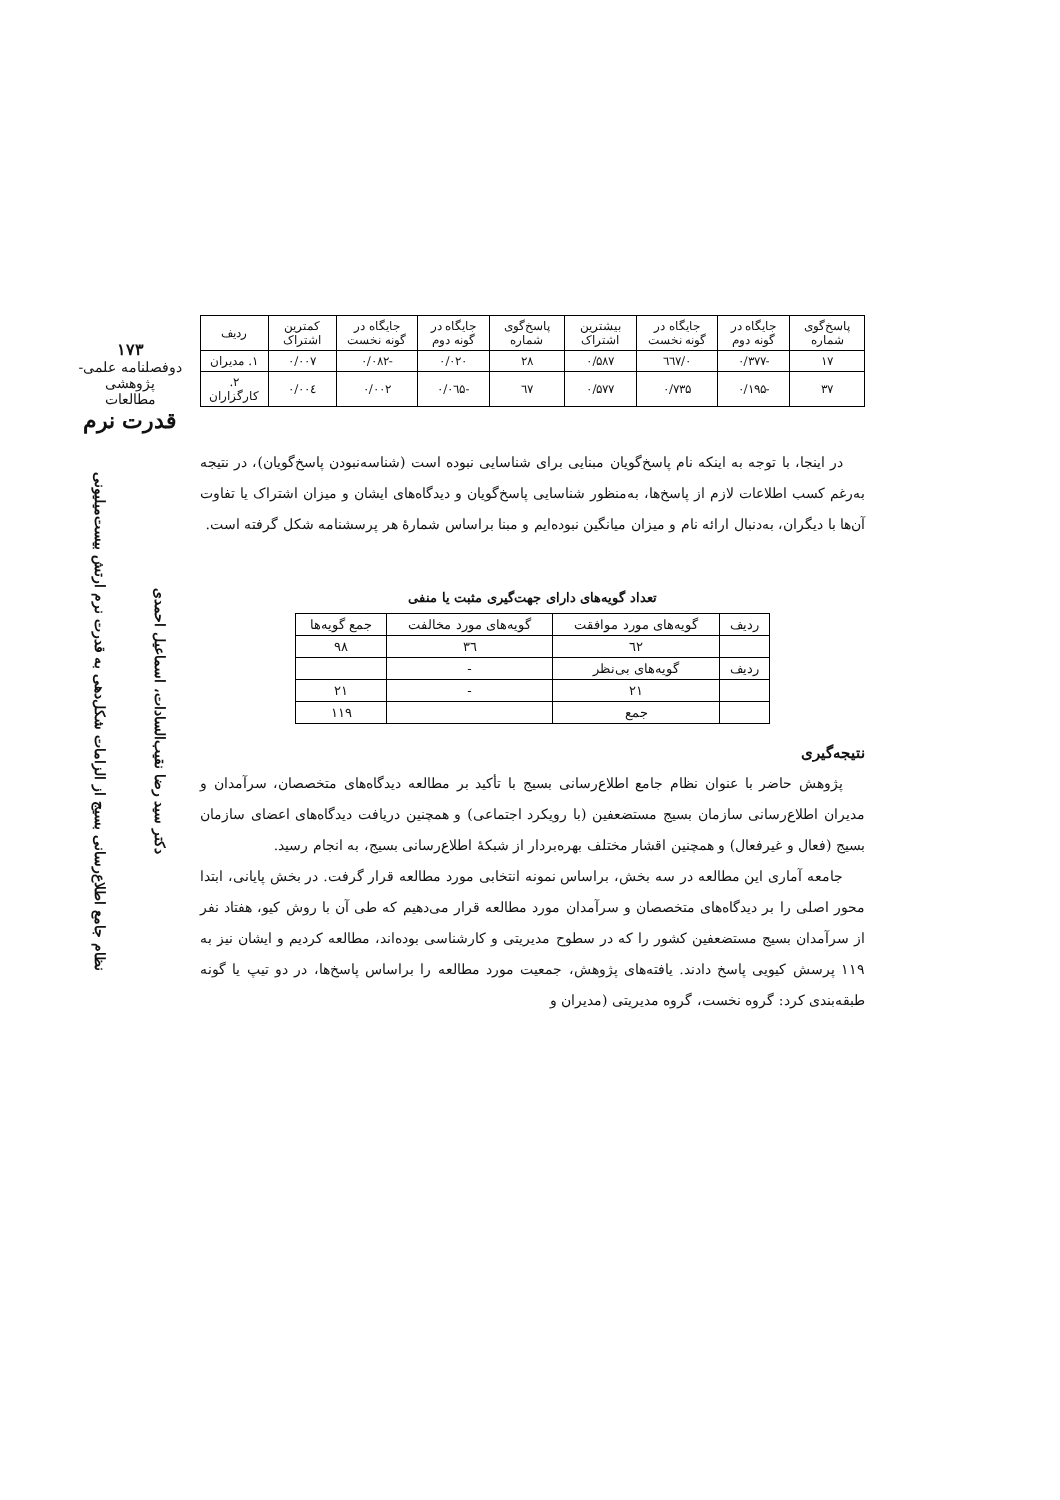۱۷۳
دوفصلنامه علمی-پژوهشی
مطالعات
قدرت نرم
دکتر سید رضا نقیب‌السادات، اسماعیل احمدی
نظام جامع اطلاع‌رسانی بسیج از الزامات شکل‌دهی به قدرت نرم ارتش بیست‌میلیونی
| پاسخ‌گوی شماره | جایگاه در گونه دوم | جایگاه در گونه نخست | بیشترین اشتراک | پاسخ‌گوی شماره | جایگاه در گونه دوم | جایگاه در گونه نخست | کمترین اشتراک | ردیف |
| --- | --- | --- | --- | --- | --- | --- | --- | --- |
| ۱۷ | -۰/۳۷۷ | ۰/٦٦۷ | ۰/۵۸۷ | ۲۸ | ۰/۰۲۰ | -۰/۰۸۲ | ۰/۰۰۷ | ۱. مدیران |
| ۳۷ | -۰/۱۹۵ | ۰/۷۳۵ | ۰/۵۷۷ | ٦۷ | -۰/۰٦۵ | ۰/۰۰۲ | ۰/۰۰٤ | ۲. کارگزاران |
در اینجا، با توجه به اینکه نام پاسخ‌گویان مبنایی برای شناسایی نبوده است (شناسه‌نبودن پاسخ‌گویان)، در نتیجه به‌رغم کسب اطلاعات لازم از پاسخ‌ها، به‌منظور شناسایی پاسخ‌گویان و دیدگاه‌های ایشان و میزان اشتراک یا تفاوت آن‌ها با دیگران، به‌دنبال ارائه نام و میزان میانگین نبوده‌ایم و مبنا براساس شمارهٔ هر پرسشنامه شکل گرفته است.
تعداد گویه‌های دارای جهت‌گیری مثبت یا منفی
| ردیف | گویه‌های مورد موافقت | گویه‌های مورد مخالفت | جمع گویه‌ها |
| | ٦۲ | ۳٦ | ۹۸ |
| ردیف | گویه‌های بی‌نظر | - | |
| | ۲۱ | - | ۲۱ |
| | جمع | | ۱۱۹ |
نتیجه‌گیری
پژوهش حاضر با عنوان نظام جامع اطلاع‌رسانی بسیج با تأکید بر مطالعه دیدگاه‌های متخصصان، سرآمدان و مدیران اطلاع‌رسانی سازمان بسیج مستضعفین (با رویکرد اجتماعی) و همچنین دریافت دیدگاه‌های اعضای سازمان بسیج (فعال و غیرفعال) و همچنین اقشار مختلف بهره‌بردار از شبکهٔ اطلاع‌رسانی بسیج، به انجام رسید.
جامعه آماری این مطالعه در سه بخش، براساس نمونه انتخابی مورد مطالعه قرار گرفت. در بخش پایانی، ابتدا محور اصلی را بر دیدگاه‌های متخصصان و سرآمدان مورد مطالعه قرار می‌دهیم که طی آن با روش کیو، هفتاد نفر از سرآمدان بسیج مستضعفین کشور را که در سطوح مدیریتی و کارشناسی بوده‌اند، مطالعه کردیم و ایشان نیز به ۱۱۹ پرسش کیویی پاسخ دادند. یافته‌های پژوهش، جمعیت مورد مطالعه را براساس پاسخ‌ها، در دو تیپ یا گونه طبقه‌بندی کرد: گروه نخست، گروه مدیریتی (مدیران و